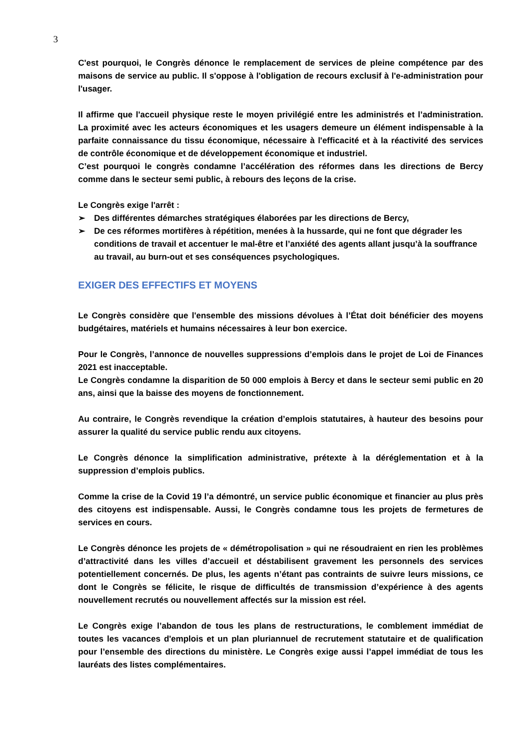3
C'est pourquoi, le Congrès dénonce le remplacement de services de pleine compétence par des maisons de service au public. Il s'oppose à l'obligation de recours exclusif à l'e-administration pour l'usager.
Il affirme que l'accueil physique reste le moyen privilégié entre les administrés et l’administration. La proximité avec les acteurs économiques et les usagers demeure un élément indispensable à la parfaite connaissance du tissu économique, nécessaire à l'efficacité et à la réactivité des services de contrôle économique et de développement économique et industriel.
C’est pourquoi le congrès condamne l’accélération des réformes dans les directions de Bercy comme dans le secteur semi public, à rebours des leçons de la crise.
Le Congrès exige l'arrêt :
➢ Des différentes démarches stratégiques élaborées par les directions de Bercy,
➢ De ces réformes mortifères à répétition, menées à la hussarde, qui ne font que dégrader les conditions de travail et accentuer le mal-être et l’anxiété des agents allant jusqu’à la souffrance au travail, au burn-out et ses conséquences psychologiques.
EXIGER DES EFFECTIFS ET MOYENS
Le Congrès considère que l'ensemble des missions dévolues à l’État doit bénéficier des moyens budgétaires, matériels et humains nécessaires à leur bon exercice.
Pour le Congrès, l’annonce de nouvelles suppressions d’emplois dans le projet de Loi de Finances 2021 est inacceptable.
Le Congrès condamne la disparition de 50 000 emplois à Bercy et dans le secteur semi public en 20 ans, ainsi que la baisse des moyens de fonctionnement.
Au contraire, le Congrès revendique la création d’emplois statutaires, à hauteur des besoins pour assurer la qualité du service public rendu aux citoyens.
Le Congrès dénonce la simplification administrative, prétexte à la déréglementation et à la suppression d’emplois publics.
Comme la crise de la Covid 19 l’a démontré, un service public économique et financier au plus près des citoyens est indispensable. Aussi, le Congrès condamne tous les projets de fermetures de services en cours.
Le Congrès dénonce les projets de « démétropolisation » qui ne résoudraient en rien les problèmes d’attractivité dans les villes d’accueil et déstabilisent gravement les personnels des services potentiellement concernés. De plus, les agents n’étant pas contraints de suivre leurs missions, ce dont le Congrès se félicite, le risque de difficultés de transmission d’expérience à des agents nouvellement recrutés ou nouvellement affectés sur la mission est réel.
Le Congrès exige l’abandon de tous les plans de restructurations, le comblement immédiat de toutes les vacances d'emplois et un plan pluriannuel de recrutement statutaire et de qualification pour l’ensemble des directions du ministère. Le Congrès exige aussi l’appel immédiat de tous les lauréats des listes complémentaires.